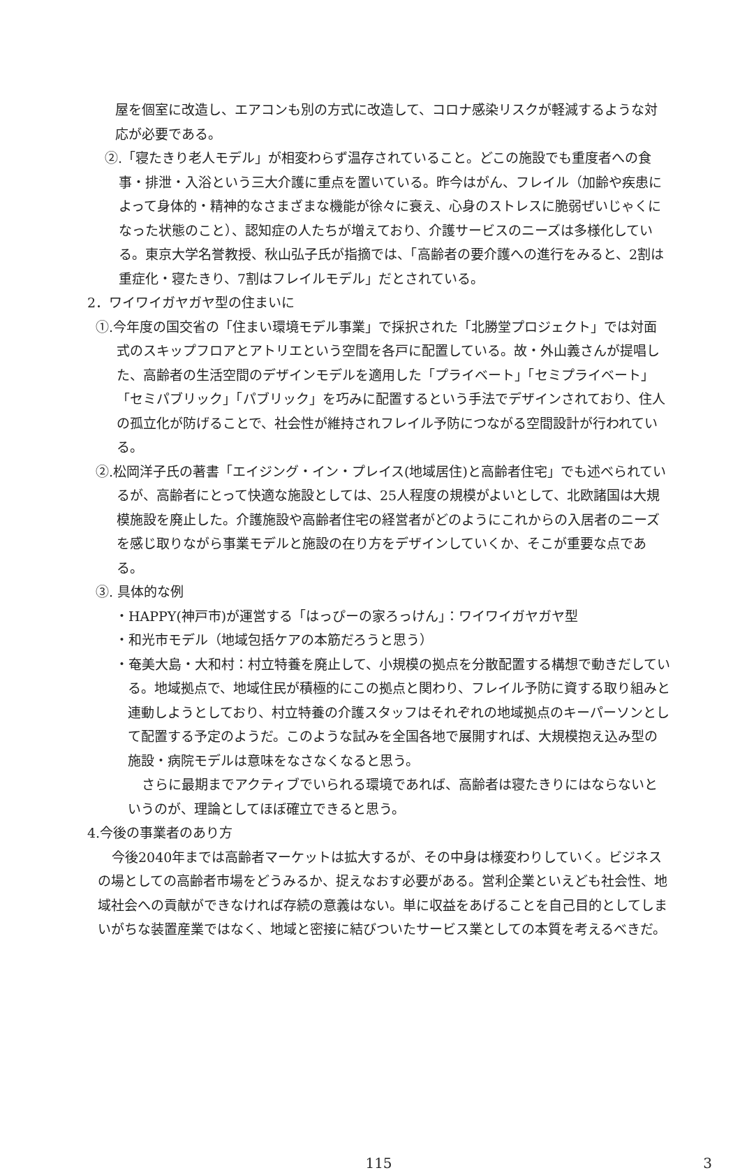屋を個室に改造し、エアコンも別の方式に改造して、コロナ感染リスクが軽減するような対応が必要である。
②.「寝たきり老人モデル」が相変わらず温存されていること。どこの施設でも重度者への食事・排泄・入浴という三大介護に重点を置いている。昨今はがん、フレイル（加齢や疾患によって身体的・精神的なさまざまな機能が徐々に衰え、心身のストレスに脆弱ぜいじゃくになった状態のこと）、認知症の人たちが増えており、介護サービスのニーズは多様化している。東京大学名誉教授、秋山弘子氏が指摘では、「高齢者の要介護への進行をみると、2割は重症化・寝たきり、7割はフレイルモデル」だとされている。
2．ワイワイガヤガヤ型の住まいに
①.今年度の国交省の「住まい環境モデル事業」で採択された「北勝堂プロジェクト」では対面式のスキップフロアとアトリエという空間を各戸に配置している。故・外山義さんが提唱した、高齢者の生活空間のデザインモデルを適用した「プライベート」「セミプライベート」「セミパブリック」「パブリック」を巧みに配置するという手法でデザインされており、住人の孤立化が防げることで、社会性が維持されフレイル予防につながる空間設計が行われている。
②.松岡洋子氏の著書「エイジング・イン・プレイス(地域居住)と高齢者住宅」でも述べられているが、高齢者にとって快適な施設としては、25人程度の規模がよいとして、北欧諸国は大規模施設を廃止した。介護施設や高齢者住宅の経営者がどのようにこれからの入居者のニーズを感じ取りながら事業モデルと施設の在り方をデザインしていくか、そこが重要な点である。
③. 具体的な例
・HAPPY(神戸市)が運営する「はっぴーの家ろっけん」：ワイワイガヤガヤ型
・和光市モデル（地域包括ケアの本筋だろうと思う）
・奄美大島・大和村：村立特養を廃止して、小規模の拠点を分散配置する構想で動きだしている。地域拠点で、地域住民が積極的にこの拠点と関わり、フレイル予防に資する取り組みと連動しようとしており、村立特養の介護スタッフはそれぞれの地域拠点のキーパーソンとして配置する予定のようだ。このような試みを全国各地で展開すれば、大規模抱え込み型の施設・病院モデルは意味をなさなくなると思う。
さらに最期までアクティブでいられる環境であれば、高齢者は寝たきりにはならないというのが、理論としてほぼ確立できると思う。
4.今後の事業者のあり方
今後2040年までは高齢者マーケットは拡大するが、その中身は様変わりしていく。ビジネスの場としての高齢者市場をどうみるか、捉えなおす必要がある。営利企業といえども社会性、地域社会への貢献ができなければ存続の意義はない。単に収益をあげることを自己目的としてしまいがちな装置産業ではなく、地域と密接に結びついたサービス業としての本質を考えるべきだ。
115 3